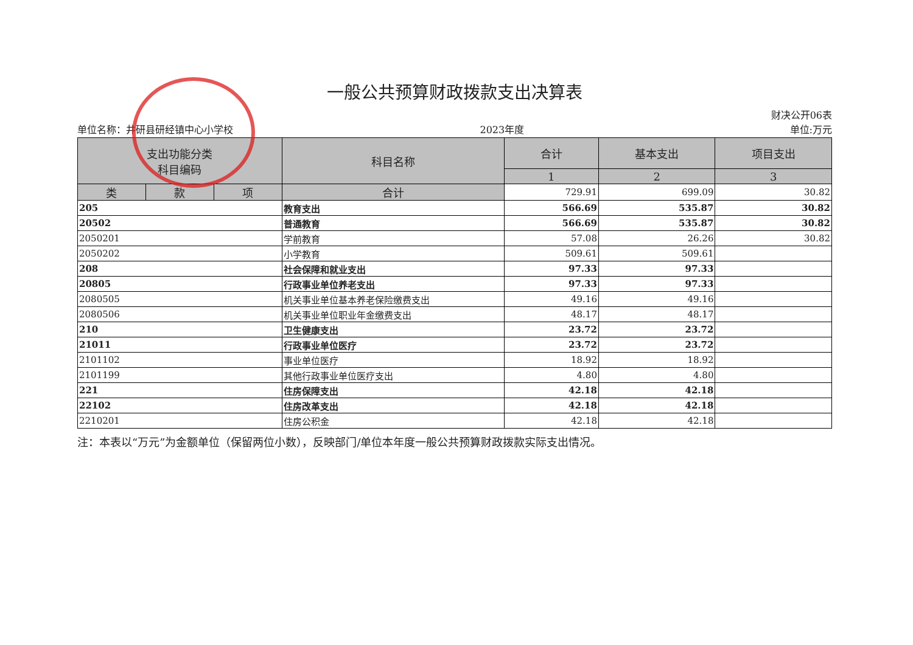一般公共预算财政拨款支出决算表
单位名称：井研县研经镇中心小学校 2023年度 财决公开06表
单位:万元
| 支出功能分类 科目编码 | | | 科目名称 | 合计 | 基本支出 | 项目支出 |
| --- | --- | --- | --- | --- | --- | --- |
| | | | | 1 | 2 | 3 |
| 类 | 款 | 项 | 合计 | 729.91 | 699.09 | 30.82 |
| 205 | | | 教育支出 | 566.69 | 535.87 | 30.82 |
| 20502 | | | 普通教育 | 566.69 | 535.87 | 30.82 |
| 2050201 | | | 学前教育 | 57.08 | 26.26 | 30.82 |
| 2050202 | | | 小学教育 | 509.61 | 509.61 | |
| 208 | | | 社会保障和就业支出 | 97.33 | 97.33 | |
| 20805 | | | 行政事业单位养老支出 | 97.33 | 97.33 | |
| 2080505 | | | 机关事业单位基本养老保险缴费支出 | 49.16 | 49.16 | |
| 2080506 | | | 机关事业单位职业年金缴费支出 | 48.17 | 48.17 | |
| 210 | | | 卫生健康支出 | 23.72 | 23.72 | |
| 21011 | | | 行政事业单位医疗 | 23.72 | 23.72 | |
| 2101102 | | | 事业单位医疗 | 18.92 | 18.92 | |
| 2101199 | | | 其他行政事业单位医疗支出 | 4.80 | 4.80 | |
| 221 | | | 住房保障支出 | 42.18 | 42.18 | |
| 22102 | | | 住房改革支出 | 42.18 | 42.18 | |
| 2210201 | | | 住房公积金 | 42.18 | 42.18 | |
注：本表以“万元”为金额单位（保留两位小数），反映部门/单位本年度一般公共预算财政拨款实际支出情况。